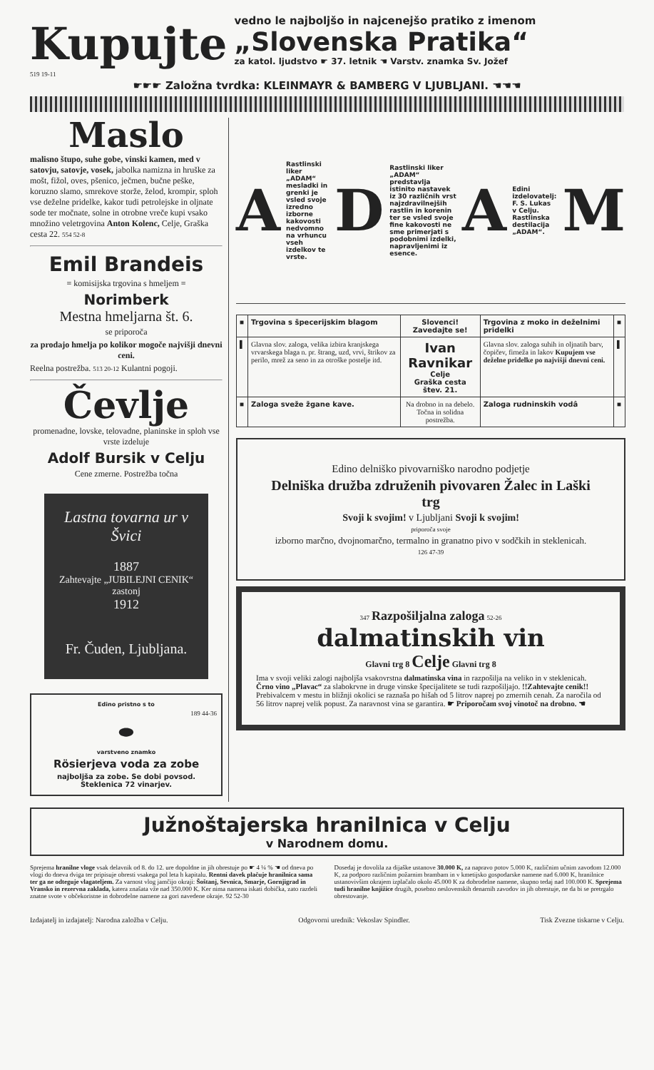Kupujte
vedno le najboljšo in najcenejšo pratiko z imenom
„Slovenska Pratika“
za katol. ljudstvo ☛ 37. letnik ☚ Varstv. znamka Sv. Jožef
519 19-11
☛☛☛ Založna tvrdka: KLEINMAYR & BAMBERG V LJUBLJANI. ☚☚☚
Maslo
malisno štupo, suhe gobe, vinski kamen, med v satovju, satovje, vosek, jabolka namizna in hruške za mošt, fižol, oves, pšenico, ječmen, bučne peške, koruzno slamo, smrekove storže, želod, krompir, sploh vse deželne pridelke, kakor tudi petrolejske in oljnate sode ter močnate, solne in otrobne vreče kupi vsako množino veletrgovina Anton Kolenc, Celje, Graška cesta 22. 554 52-8
Emil Brandeis
≡ komisijska trgovina s hmeljem ≡
Norimberk
Mestna hmeljarna št. 6.
se priporoča
za prodajo hmelja po kolikor mogoče najvišji dnevni ceni.
Reelna postrežba. 513 20-12 Kulantni pogoji.
Čevlje
promenadne, lovske, telovadne, planinske in sploh vse vrste izdeluje
Adolf Bursik v Celju
Cene zmerne. Postrežba točna
Lastna tovarna ur v Švici
1887
Zahtevajte „JUBILEJNI CENIK“ zastonj
1912
Fr. Čuden, Ljubljana.
Edino pristno s to
189 44-36
⬬
varstveno znamko
Rösierjeva voda za zobe
najboljša za zobe. Se dobi povsod. Steklenica 72 vinarjev.
A
Rastlinski liker „ADAM“ mesladki in grenki je vsled svoje izredno izborne kakovosti nedvomno na vrhuncu vseh izdelkov te vrste.
D
Rastlinski liker „ADAM“ predstavlja istinito nastavek iz 30 različnih vrst najzdravilnejših rastlin in korenin ter se vsled svoje fine kakovosti ne sme primerjati s podobnimi izdelki, napravljenimi iz esence.
A
Edini izdelovatelj: F. S. Lukas v Celju. Rastlinska destilacija „ADAM“.
M
| ■ | Trgovina s špecerijskim blagom | Slovenci! Zavedajte se! | Trgovina z moko in deželnimi pridelki | ■ |
| ▌ | Glavna slov. zaloga, velika izbira kranjskega vrvarskega blaga n. pr. štrang, uzd, vrvi, štrikov za perilo, mrež za seno in za otroške postelje itd. | Ivan Ravnikar Celje Graška cesta štev. 21. | Glavna slov. zaloga suhih in oljnatih barv, čopičev, firneža in lakov Kupujem vse deželne pridelke po najvišji dnevni ceni. | ▌ |
| ■ | Zaloga sveže žgane kave. | Na drobno in na debelo. Točna in solidna postrežba. | Zaloga rudninskih vodâ | ■ |
Edino delniško pivovarniško narodno podjetje
Delniška družba združenih pivovaren Žalec in Laški trg
Svoji k svojim! v Ljubljani Svoji k svojim!
priporoča svoje
izborno marčno, dvojnomarčno, termalno in granatno pivo v sodčkih in steklenicah.
126 47-39
347 Razpošiljalna zaloga 52-26
dalmatinskih vin
Glavni trg 8 Celje Glavni trg 8
Ima v svoji veliki zalogi najboljša vsakovrstna dalmatinska vina in razpošilja na veliko in v steklenicah. Črno vino „Plavac“ za slabokrvne in druge vinske špecijalitete se tudi razpošiljajo. !!Zahtevajte cenik!! Prebivalcem v mestu in bližnji okolici se raznaša po hišah od 5 litrov naprej po zmernih cenah. Za naročila od 56 litrov naprej velik popust. Za naravnost vina se garantira. ☛ Priporočam svoj vinotoč na drobno. ☚
Južnoštajerska hranilnica v Celju
v Narodnem domu.
Sprejema hranilne vloge vsak delavnik od 8. do 12. ure dopoldne in jih obrestuje po ☛ 4 ¼ % ☚ od dneva po vlogi do dneva dviga ter pripisuje obresti vsakega pol leta h kapitalu. Rentni davek plačuje hranilnica sama ter ga ne odteguje vlagateljem. Za varnost vlog jamčijo okraji: Šoštanj, Sevnica, Smarje, Gornjigrad in Vransko in rezervna zaklada, katera znašata vže nad 350.000 K. Ker nima namena iskati dobička, zato razdeli znatne svote v občekoristne in dobrodelne namene za gori navedene okraje. 92 52-30
Dosedaj je dovolila za dijaške ustanove 30.000 K, za napravo potov 5.000 K, različnim učnim zavodom 12.000 K, za podporo različnim požarnim brambam in v kmetijsko gospodarske namene nad 6.000 K, hranilnice ustanovivšim okrajem izplačalo okolo 45.000 K za dobrodelne namene, skupno tedaj nad 100.000 K. Sprejema tudi hranilne knjižice drugih, posebno neslovenskih denarnih zavodov in jih obrestuje, ne da bi se pretrgalo obrestovanje.
Izdajatelj in izdajatelj: Narodna založba v Celju. Odgovorni urednik: Vekoslav Spindler. Tisk Zvezne tiskarne v Celju.